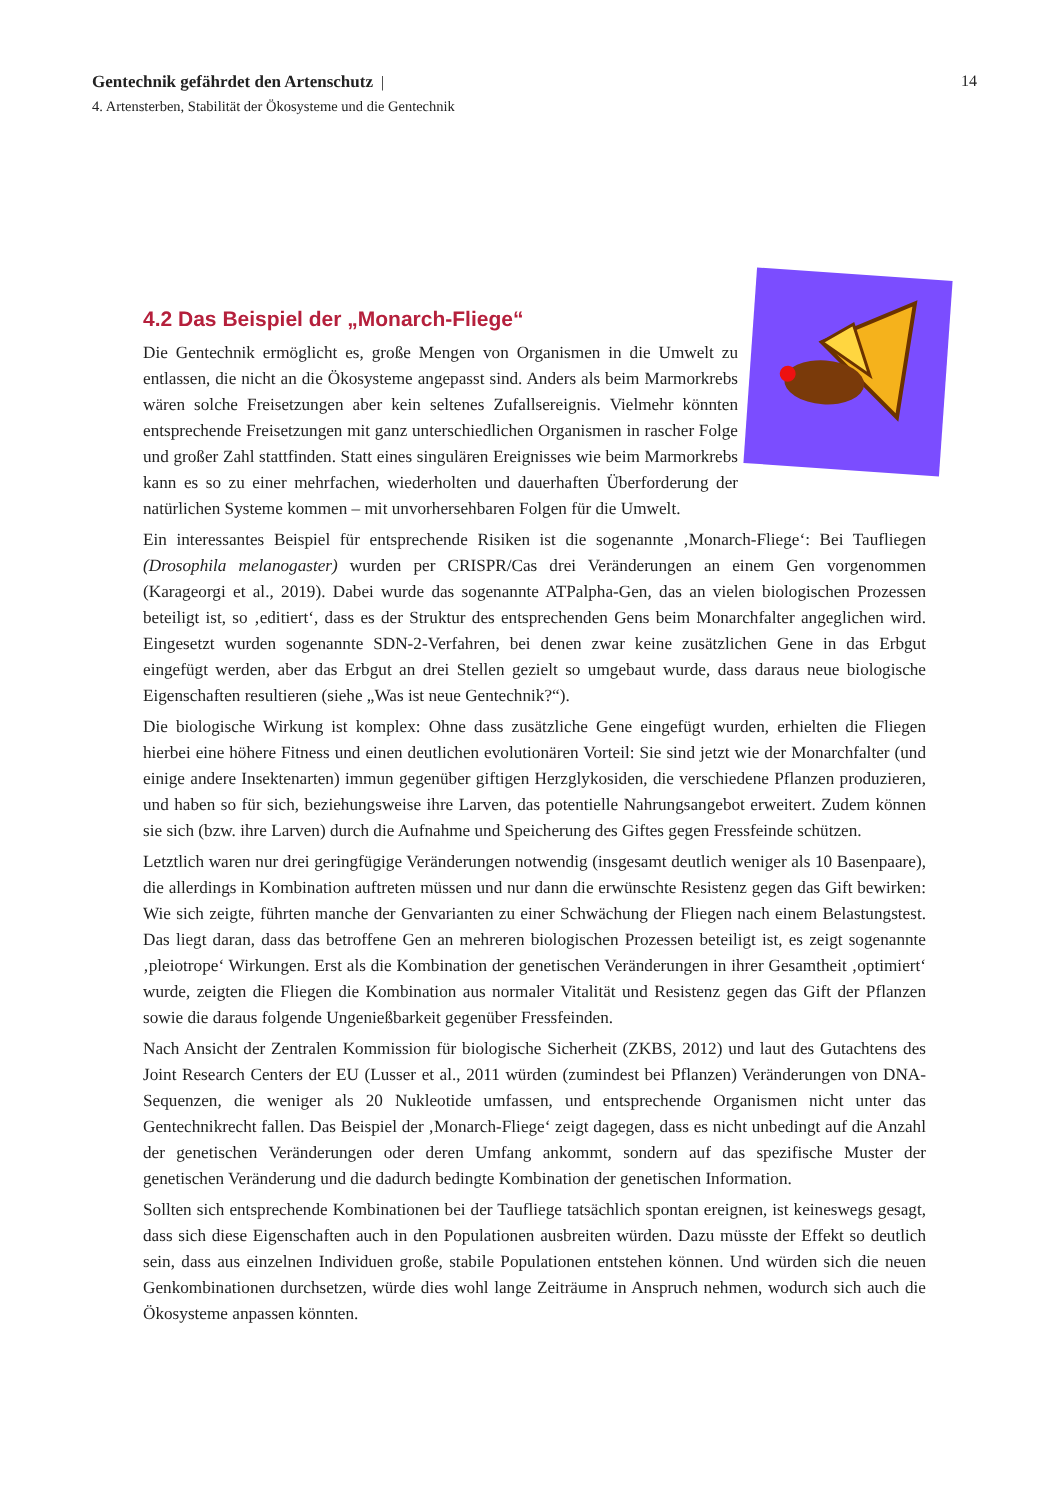14 Gentechnik gefährdet den Artenschutz |
4. Artensterben, Stabilität der Ökosysteme und die Gentechnik
4.2 Das Beispiel der „Monarch-Fliege“
Die Gentechnik ermöglicht es, große Mengen von Organismen in die Umwelt zu entlassen, die nicht an die Ökosysteme angepasst sind. Anders als beim Marmorkrebs wären solche Freisetzungen aber kein seltenes Zufallsereignis. Vielmehr könnten entsprechende Freisetzungen mit ganz unterschiedlichen Organismen in rascher Folge und großer Zahl stattfinden. Statt eines singulären Ereignisses wie beim Marmorkrebs kann es so zu einer mehrfachen, wiederholten und dauerhaften Überforderung der natürlichen Systeme kommen – mit unvorhersehbaren Folgen für die Umwelt.
Ein interessantes Beispiel für entsprechende Risiken ist die sogenannte ‚Monarch-Fliege‘: Bei Taufliegen (Drosophila melanogaster) wurden per CRISPR/Cas drei Veränderungen an einem Gen vorgenommen (Karageorgi et al., 2019). Dabei wurde das sogenannte ATPalpha-Gen, das an vielen biologischen Prozessen beteiligt ist, so ‚editiert‘, dass es der Struktur des entsprechenden Gens beim Monarchfalter angeglichen wird. Eingesetzt wurden sogenannte SDN-2-Verfahren, bei denen zwar keine zusätzlichen Gene in das Erbgut eingefügt werden, aber das Erbgut an drei Stellen gezielt so umgebaut wurde, dass daraus neue biologische Eigenschaften resultieren (siehe „Was ist neue Gentechnik?“).
Die biologische Wirkung ist komplex: Ohne dass zusätzliche Gene eingefügt wurden, erhielten die Fliegen hierbei eine höhere Fitness und einen deutlichen evolutionären Vorteil: Sie sind jetzt wie der Monarchfalter (und einige andere Insektenarten) immun gegenüber giftigen Herzglykosiden, die verschiedene Pflanzen produzieren, und haben so für sich, beziehungsweise ihre Larven, das potentielle Nahrungsangebot erweitert. Zudem können sie sich (bzw. ihre Larven) durch die Aufnahme und Speicherung des Giftes gegen Fressfeinde schützen.
Letztlich waren nur drei geringfügige Veränderungen notwendig (insgesamt deutlich weniger als 10 Basenpaare), die allerdings in Kombination auftreten müssen und nur dann die erwünschte Resistenz gegen das Gift bewirken: Wie sich zeigte, führten manche der Genvarianten zu einer Schwächung der Fliegen nach einem Belastungstest. Das liegt daran, dass das betroffene Gen an mehreren biologischen Prozessen beteiligt ist, es zeigt sogenannte ‚pleiotrope‘ Wirkungen. Erst als die Kombination der genetischen Veränderungen in ihrer Gesamtheit ‚optimiert‘ wurde, zeigten die Fliegen die Kombination aus normaler Vitalität und Resistenz gegen das Gift der Pflanzen sowie die daraus folgende Ungenießbarkeit gegenüber Fressfeinden.
Nach Ansicht der Zentralen Kommission für biologische Sicherheit (ZKBS, 2012) und laut des Gutachtens des Joint Research Centers der EU (Lusser et al., 2011 würden (zumindest bei Pflanzen) Veränderungen von DNA-Sequenzen, die weniger als 20 Nukleotide umfassen, und entsprechende Organismen nicht unter das Gentechnikrecht fallen. Das Beispiel der ‚Monarch-Fliege‘ zeigt dagegen, dass es nicht unbedingt auf die Anzahl der genetischen Veränderungen oder deren Umfang ankommt, sondern auf das spezifische Muster der genetischen Veränderung und die dadurch bedingte Kombination der genetischen Information.
Sollten sich entsprechende Kombinationen bei der Taufliege tatsächlich spontan ereignen, ist keineswegs gesagt, dass sich diese Eigenschaften auch in den Populationen ausbreiten würden. Dazu müsste der Effekt so deutlich sein, dass aus einzelnen Individuen große, stabile Populationen entstehen können. Und würden sich die neuen Genkombinationen durchsetzen, würde dies wohl lange Zeiträume in Anspruch nehmen, wodurch sich auch die Ökosysteme anpassen könnten.